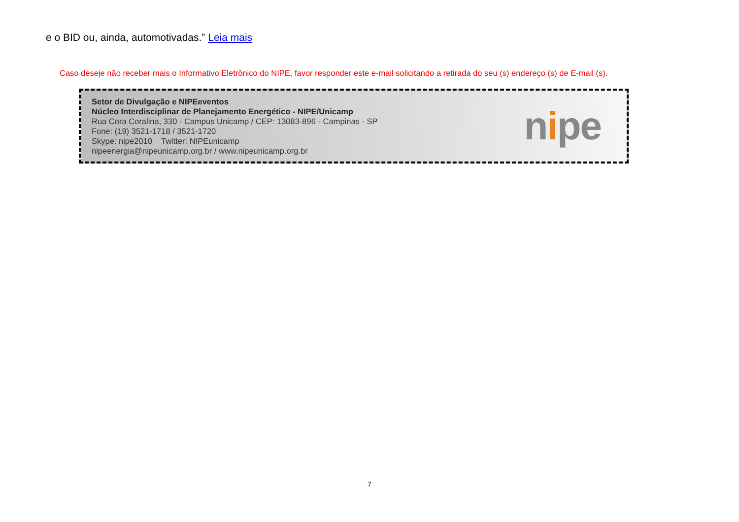e o BID ou, ainda, automotivadas.” Leia mais
Caso deseje não receber mais o Informativo Eletrônico do NIPE, favor responder este e-mail solicitando a retirada do seu (s) endereço (s) de E-mail (s).
Setor de Divulgação e NIPEeventos
Núcleo Interdisciplinar de Planejamento Energético - NIPE/Unicamp
Rua Cora Coralina, 330 - Campus Unicamp / CEP: 13083-896 - Campinas - SP
Fone: (19) 3521-1718 / 3521-1720
Skype: nipe2010 Twitter: NIPEunicamp
nipeenergia@nipeunicamp.org.br / www.nipeunicamp.org.br
nipe
7